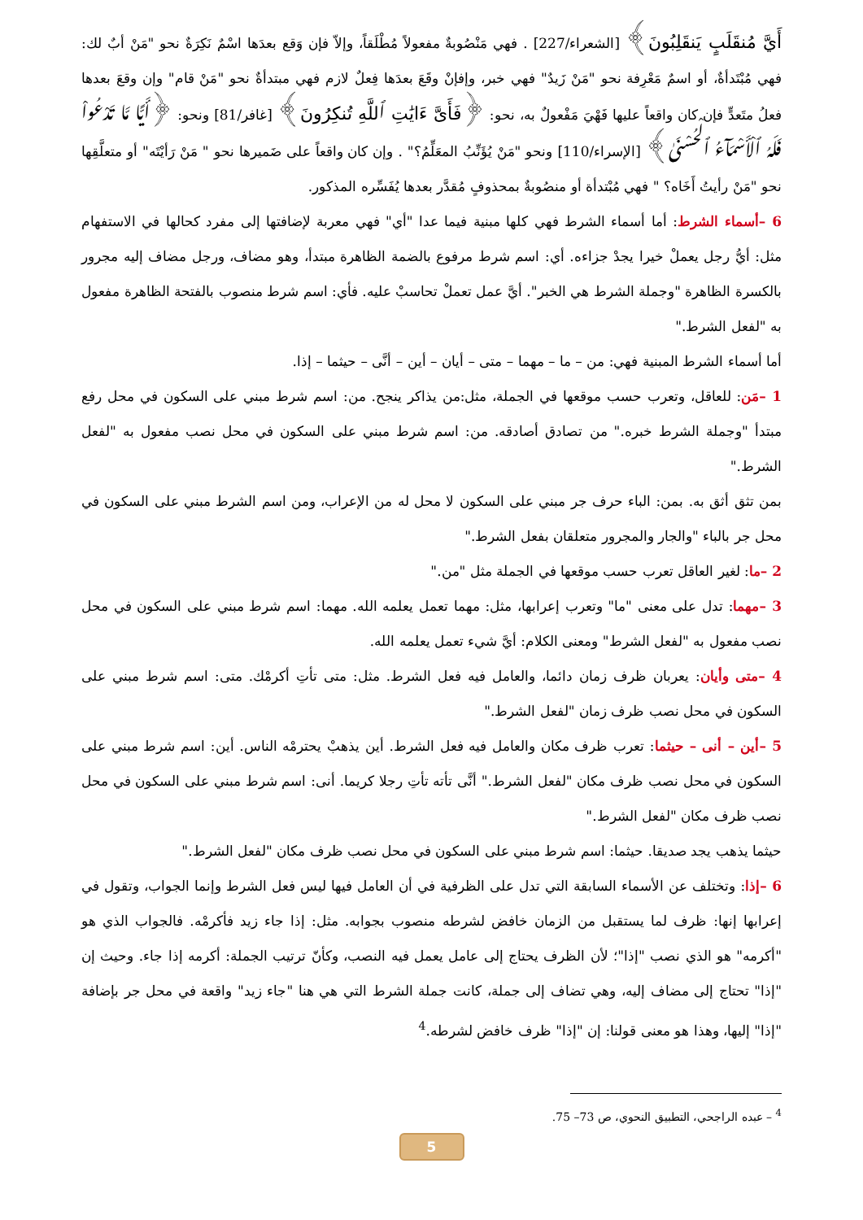أَيَّ مُنقَلَبٍ يَنقَلِبُونَ﴾ [الشعراء/227] . فهي مَنْصُوبةٌ مفعولاً مُطْلَقاً، وإلاّ فإن وَقع بعدَها اسْمٌ نَكِرَةٌ نحو "مَنْ أبٌ لك: فهي مُبْتَدأةٌ، أو اسمٌ مَعْرِفة نحو "مَنْ زَيدٌ" فهي خبر، وإفإنْ وقَعَ بعدَها فِعلٌ لازم فهي مبتدأةٌ نحو "مَنْ قام" وإن وقعَ بعدها فعلُ متَعدٍّ فإن كان واقعاً عليها فَهْيَ مَفْعولٌ به، نحو: ﴿فَأَىَّ ءَايَٰتِ ٱللَّهِ تُنكِرُونَ﴾ [غافر/81] ونحو: ﴿أَيًّا مَّا تَدْعُواْ فَلَهُ ٱلْأَسْمَآءُ ٱلْحُسْنَىٰ﴾ [الإسراء/110] ونحو "مَنْ يُؤَنِّبُ المعَلِّمُ؟" . وإن كان واقعاً على ضَميرها نحو " مَنْ رَأيْتَه" أو متعلَّقِها نحو "مَنْ رأيتُ أَخَاه؟ " فهي مُبْتدأة أو منصُوبةٌ بمحذوفٍ مُقدَّر بعدها يُفَسِّره المذكور.
6 –أسماء الشرط: أما أسماء الشرط فهي كلها مبنية فيما عدا "أي" فهي معربة لإضافتها إلى مفرد كحالها في الاستفهام مثل: أيُّ رجل يعملْ خيرا يجدْ جزاءه. أي: اسم شرط مرفوع بالضمة الظاهرة مبتدأ، وهو مضاف، ورجل مضاف إليه مجرور بالكسرة الظاهرة "وجملة الشرط هي الخبر". أيَّ عمل تعملْ تحاسبْ عليه. فأي: اسم شرط منصوب بالفتحة الظاهرة مفعول به "لفعل الشرط."
أما أسماء الشرط المبنية فهي: من – ما – مهما – متى – أيان – أين – أنَّى – حيثما – إذا.
1 –مَن: للعاقل، وتعرب حسب موقعها في الجملة، مثل:من يذاكر ينجح. من: اسم شرط مبني على السكون في محل رفع مبتدأ "وجملة الشرط خبره." من تصادق أصادقه. من: اسم شرط مبني على السكون في محل نصب مفعول به "لفعل الشرط."
بمن تثق أثق به. بمن: الباء حرف جر مبني على السكون لا محل له من الإعراب، ومن اسم الشرط مبني على السكون في محل جر بالباء "والجار والمجرور متعلقان بفعل الشرط."
2 –ما: لغير العاقل تعرب حسب موقعها في الجملة مثل "من."
3 –مهما: تدل على معنى "ما" وتعرب إعرابها، مثل: مهما تعمل يعلمه الله. مهما: اسم شرط مبني على السكون في محل نصب مفعول به "لفعل الشرط" ومعنى الكلام: أيَّ شيء تعمل يعلمه الله.
4 –متى وأيان: يعربان ظرف زمان دائما، والعامل فيه فعل الشرط. مثل: متى تأتِ أكرمْك. متى: اسم شرط مبني على السكون في محل نصب ظرف زمان "لفعل الشرط."
5 –أين – أنى – حيثما: تعرب ظرف مكان والعامل فيه فعل الشرط. أين يذهبْ يحترمْه الناس. أين: اسم شرط مبني على السكون في محل نصب ظرف مكان "لفعل الشرط." أنَّى تأته تأتِ رجلا كريما. أنى: اسم شرط مبني على السكون في محل نصب ظرف مكان "لفعل الشرط."
حيثما يذهب يجد صديقا. حيثما: اسم شرط مبني على السكون في محل نصب ظرف مكان "لفعل الشرط."
6 –إذا: وتختلف عن الأسماء السابقة التي تدل على الظرفية في أن العامل فيها ليس فعل الشرط وإنما الجواب، وتقول في إعرابها إنها: ظرف لما يستقبل من الزمان خافض لشرطه منصوب بجوابه. مثل: إذا جاء زيد فأكرمْه. فالجواب الذي هو "أكرمه" هو الذي نصب "إذا"؛ لأن الظرف يحتاج إلى عامل يعمل فيه النصب، وكأنّ ترتيب الجملة: أكرمه إذا جاء. وحيث إن "إذا" تحتاج إلى مضاف إليه، وهي تضاف إلى جملة، كانت جملة الشرط التي هي هنا "جاء زيد" واقعة في محل جر بإضافة "إذا" إليها، وهذا هو معنى قولنا: إن "إذا" ظرف خافض لشرطه.<sup>4</sup>
<sup>4</sup> – عبده الراجحي، التطبيق النحوي، ص 73– 75.
5